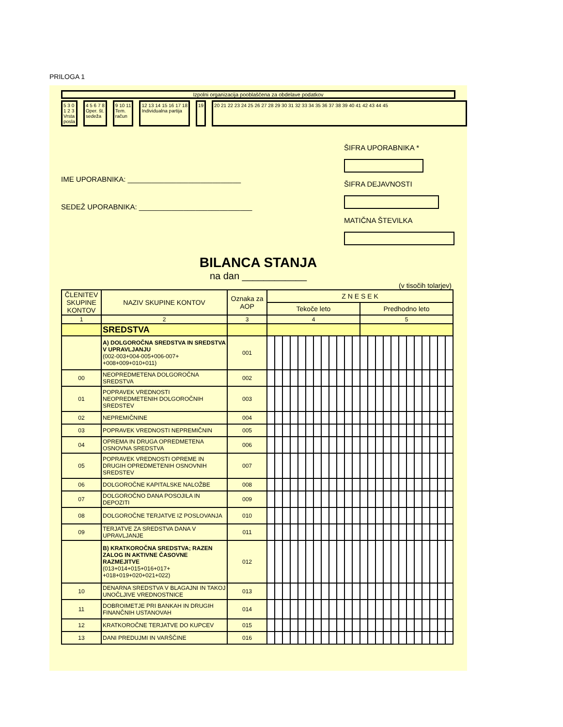PRILOGA 1
Izpolni organizacija pooblaščena za obdelave podatkov
5 3 0
1 2 3
Vrsta
posla
4 5 6 7 8
Oper. št.
sedeža
9 10 11
Tem.
račun
12 13 14 15 16 17 18
Individualna partija
19 20 21 22 23 24 25 26 27 28 29 30 31 32 33 34 35 36 37 38 39 40 41 42 43 44 45
IME UPORABNIKA: ____________________________
SEDEŽ UPORABNIKA: ____________________________
ŠIFRA UPORABNIKA *
ŠIFRA DEJAVNOSTI
MATIČNA ŠTEVILKA
BILANCA STANJA
na dan ____________
(v tisočih tolarjev)
| ČLENITEV SKUPINE KONTOV | NAZIV SKUPINE KONTOV | Oznaka za AOP | Z N E S E K | |
| --- | --- | --- | --- | --- |
| | | | Tekoče leto | Predhodno leto |
| 1 | 2 | 3 | 4 | 5 |
| | SREDSTVA | | | |
| | A) DOLGOROČNA SREDSTVA IN SREDSTVA V UPRAVLJANJU (002-003+004-005+006-007+ +008+009+010+011) | 001 | | |
| 00 | NEOPREDMETENA DOLGOROČNA SREDSTVA | 002 | | |
| 01 | POPRAVEK VREDNOSTI NEOPREDMETENIH DOLGOROČNIH SREDSTEV | 003 | | |
| 02 | NEPREMIČNINE | 004 | | |
| 03 | POPRAVEK VREDNOSTI NEPREMIČNIN | 005 | | |
| 04 | OPREMA IN DRUGA OPREDMETENA OSNOVNA SREDSTVA | 006 | | |
| 05 | POPRAVEK VREDNOSTI OPREME IN DRUGIH OPREDMETENIH OSNOVNIH SREDSTEV | 007 | | |
| 06 | DOLGOROČNE KAPITALSKE NALOŽBE | 008 | | |
| 07 | DOLGOROČNO DANA POSOJILA IN DEPOZITI | 009 | | |
| 08 | DOLGOROČNE TERJATVE IZ POSLOVANJA | 010 | | |
| 09 | TERJATVE ZA SREDSTVA DANA V UPRAVLJANJE | 011 | | |
| | B) KRATKOROČNA SREDSTVA; RAZEN ZALOG IN AKTIVNE ČASOVNE RAZMEJITVE (013+014+015+016+017+ +018+019+020+021+022) | 012 | | |
| 10 | DENARNA SREDSTVA V BLAGAJNI IN TAKOJ UNOČLJIVE VREDNOSTNICE | 013 | | |
| 11 | DOBROIMETJE PRI BANKAH IN DRUGIH FINANČNIH USTANOVAH | 014 | | |
| 12 | KRATKOROČNE TERJATVE DO KUPCEV | 015 | | |
| 13 | DANI PREDUJMI IN VARŠČINE | 016 | | |